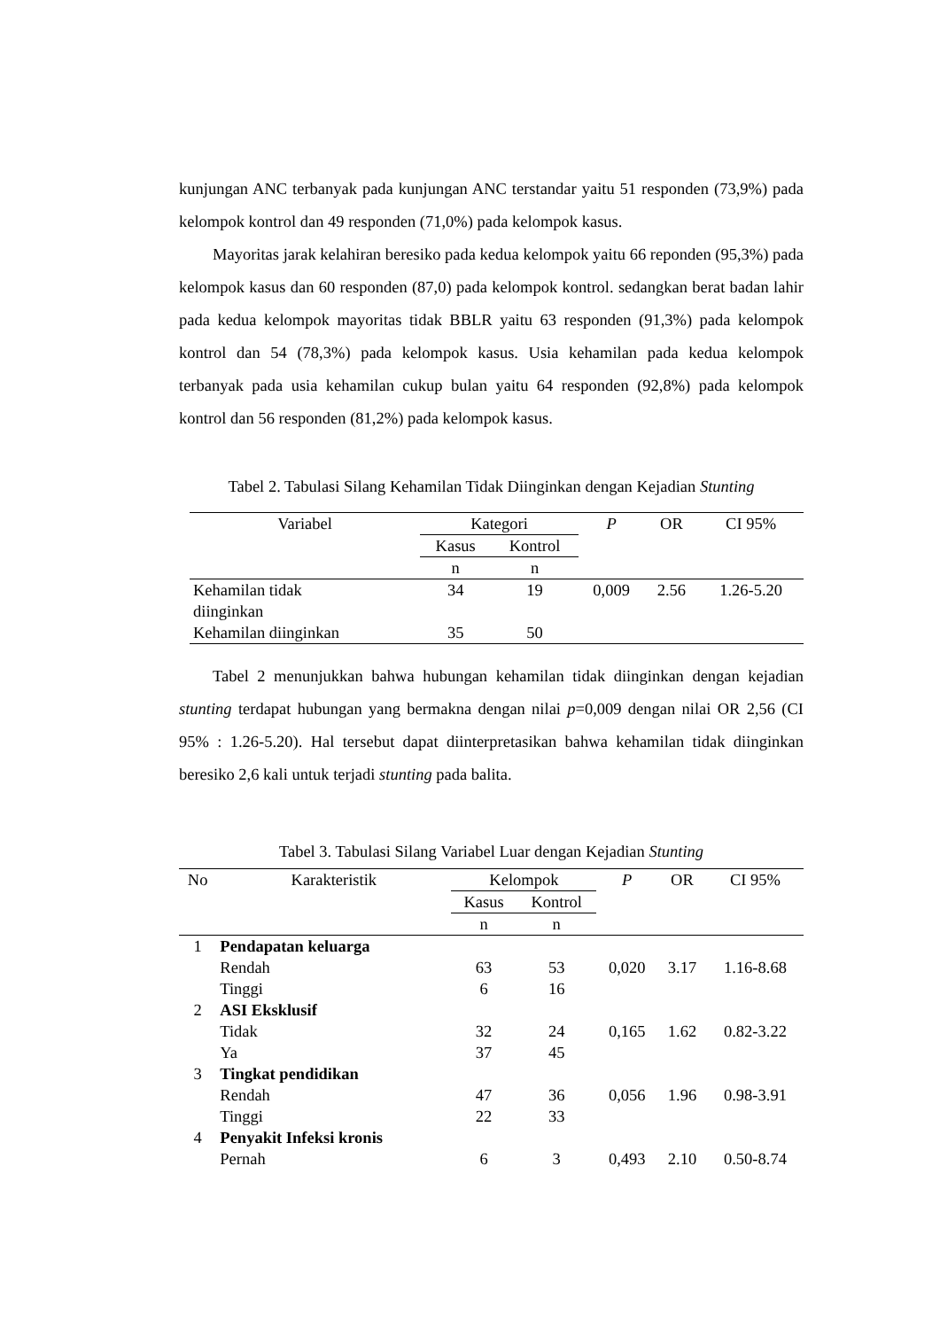kunjungan ANC terbanyak pada kunjungan ANC terstandar yaitu 51 responden (73,9%) pada kelompok kontrol dan 49 responden (71,0%) pada kelompok kasus.
Mayoritas jarak kelahiran beresiko pada kedua kelompok yaitu 66 reponden (95,3%) pada kelompok kasus dan 60 responden (87,0) pada kelompok kontrol. sedangkan berat badan lahir pada kedua kelompok mayoritas tidak BBLR yaitu 63 responden (91,3%) pada kelompok kontrol dan 54 (78,3%) pada kelompok kasus. Usia kehamilan pada kedua kelompok terbanyak pada usia kehamilan cukup bulan yaitu 64 responden (92,8%) pada kelompok kontrol dan 56 responden (81,2%) pada kelompok kasus.
Tabel 2. Tabulasi Silang Kehamilan Tidak Diinginkan dengan Kejadian Stunting
| Variabel | Kategori | | P | OR | CI 95% |
| --- | --- | --- | --- | --- | --- |
| | Kasus | Kontrol | | | |
| | n | n | | | |
| Kehamilan tidak diinginkan | 34 | 19 | 0,009 | 2.56 | 1.26-5.20 |
| Kehamilan diinginkan | 35 | 50 | | | |
Tabel 2 menunjukkan bahwa hubungan kehamilan tidak diinginkan dengan kejadian stunting terdapat hubungan yang bermakna dengan nilai p=0,009 dengan nilai OR 2,56 (CI 95% : 1.26-5.20). Hal tersebut dapat diinterpretasikan bahwa kehamilan tidak diinginkan beresiko 2,6 kali untuk terjadi stunting pada balita.
Tabel 3. Tabulasi Silang Variabel Luar dengan Kejadian Stunting
| No | Karakteristik | Kelompok | | P | OR | CI 95% |
| --- | --- | --- | --- | --- | --- | --- |
| | | Kasus | Kontrol | | | |
| | | n | n | | | |
| 1 | Pendapatan keluarga | | | | | |
| | Rendah | 63 | 53 | 0,020 | 3.17 | 1.16-8.68 |
| | Tinggi | 6 | 16 | | | |
| 2 | ASI Eksklusif | | | | | |
| | Tidak | 32 | 24 | 0,165 | 1.62 | 0.82-3.22 |
| | Ya | 37 | 45 | | | |
| 3 | Tingkat pendidikan | | | | | |
| | Rendah | 47 | 36 | 0,056 | 1.96 | 0.98-3.91 |
| | Tinggi | 22 | 33 | | | |
| 4 | Penyakit Infeksi kronis | | | | | |
| | Pernah | 6 | 3 | 0,493 | 2.10 | 0.50-8.74 |